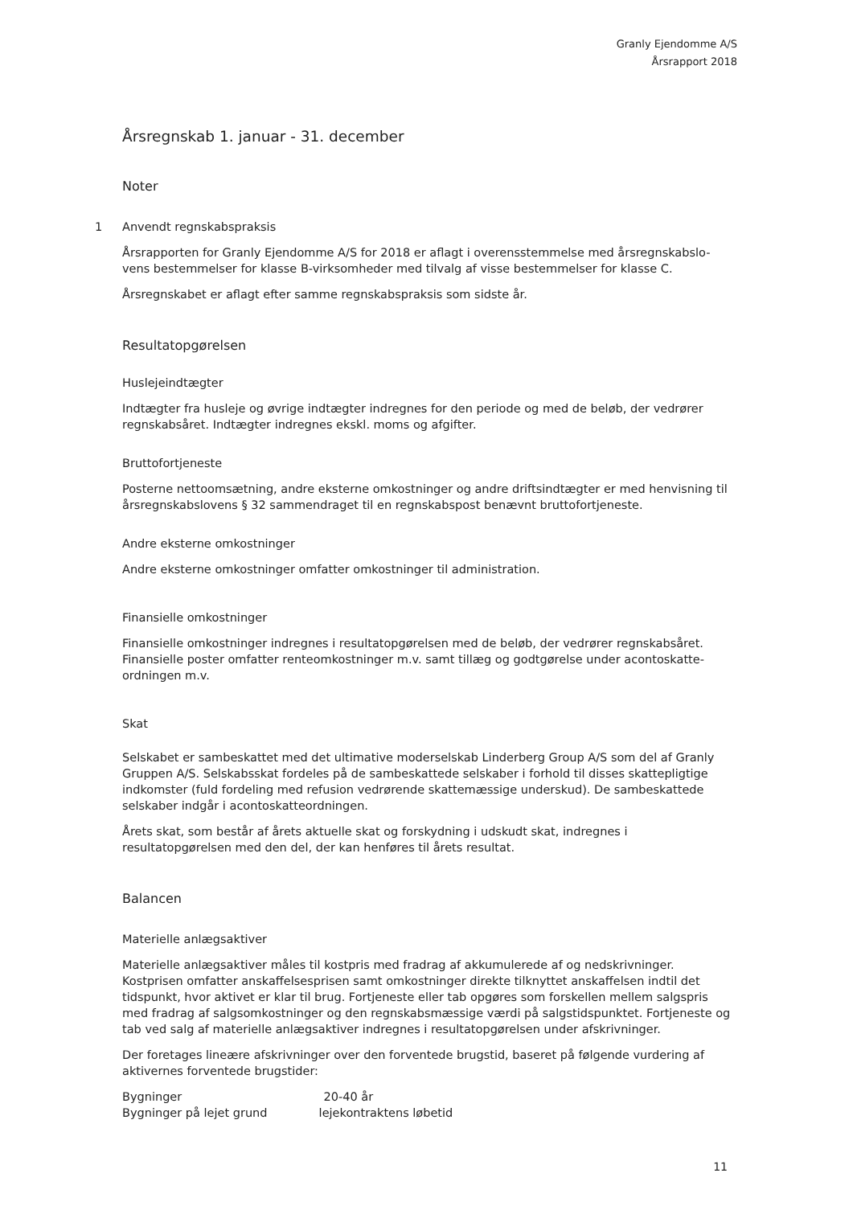Granly Ejendomme A/S
Årsrapport 2018
Årsregnskab 1. januar - 31. december
Noter
1 Anvendt regnskabspraksis
Årsrapporten for Granly Ejendomme A/S for 2018 er aflagt i overensstemmelse med årsregnskabslo-vens bestemmelser for klasse B-virksomheder med tilvalg af visse bestemmelser for klasse C.
Årsregnskabet er aflagt efter samme regnskabspraksis som sidste år.
Resultatopgørelsen
Huslejeindtægter
Indtægter fra husleje og øvrige indtægter indregnes for den periode og med de beløb, der vedrører regnskabsåret. Indtægter indregnes ekskl. moms og afgifter.
Bruttofortjeneste
Posterne nettoomsætning, andre eksterne omkostninger og andre driftsindtægter er med henvisning til årsregnskabslovens § 32 sammendraget til en regnskabspost benævnt bruttofortjeneste.
Andre eksterne omkostninger
Andre eksterne omkostninger omfatter omkostninger til administration.
Finansielle omkostninger
Finansielle omkostninger indregnes i resultatopgørelsen med de beløb, der vedrører regnskabsåret. Finansielle poster omfatter renteomkostninger m.v. samt tillæg og godtgørelse under acontoskatte-ordningen m.v.
Skat
Selskabet er sambeskattet med det ultimative moderselskab Linderberg Group A/S som del af Granly Gruppen A/S. Selskabsskat fordeles på de sambeskattede selskaber i forhold til disses skattepligtige indkomster (fuld fordeling med refusion vedrørende skattemæssige underskud). De sambeskattede selskaber indgår i acontoskatteordningen.
Årets skat, som består af årets aktuelle skat og forskydning i udskudt skat, indregnes i resultatopgørelsen med den del, der kan henføres til årets resultat.
Balancen
Materielle anlægsaktiver
Materielle anlægsaktiver måles til kostpris med fradrag af akkumulerede af og nedskrivninger. Kostprisen omfatter anskaffelsesprisen samt omkostninger direkte tilknyttet anskaffelsen indtil det tidspunkt, hvor aktivet er klar til brug. Fortjeneste eller tab opgøres som forskellen mellem salgspris med fradrag af salgsomkostninger og den regnskabsmæssige værdi på salgstidspunktet. Fortjeneste og tab ved salg af materielle anlægsaktiver indregnes i resultatopgørelsen under afskrivninger.
Der foretages lineære afskrivninger over den forventede brugstid, baseret på følgende vurdering af aktivernes forventede brugstider:
Bygninger 20-40 år
Bygninger på lejet grund lejekontraktens løbetid
11